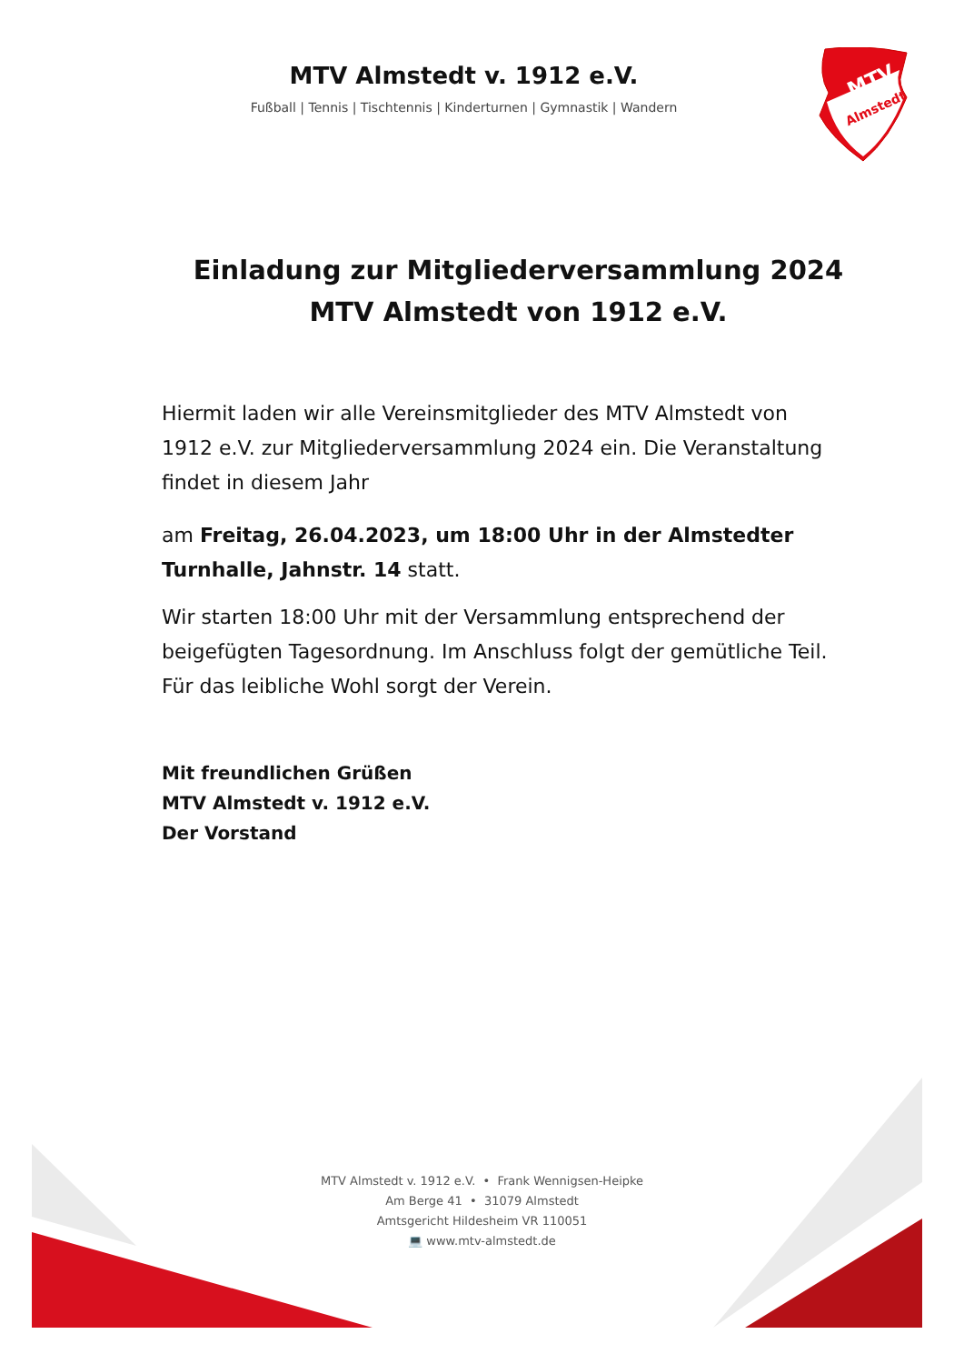MTV
Almstedt
MTV Almstedt v. 1912 e.V.
Fußball | Tennis | Tischtennis | Kinderturnen | Gymnastik | Wandern
Einladung zur Mitgliederversammlung 2024
MTV Almstedt von 1912 e.V.
Hiermit laden wir alle Vereinsmitglieder des MTV Almstedt von 1912 e.V. zur Mitgliederversammlung 2024 ein. Die Veranstaltung findet in diesem Jahr
am Freitag, 26.04.2023, um 18:00 Uhr in der Almstedter Turnhalle, Jahnstr. 14 statt.
Wir starten 18:00 Uhr mit der Versammlung entsprechend der beigefügten Tagesordnung. Im Anschluss folgt der gemütliche Teil. Für das leibliche Wohl sorgt der Verein.
Mit freundlichen Grüßen
MTV Almstedt v. 1912 e.V.
Der Vorstand
MTV Almstedt v. 1912 e.V. • Frank Wennigsen-Heipke
Am Berge 41 • 31079 Almstedt
Amtsgericht Hildesheim VR 110051
💻 www.mtv-almstedt.de